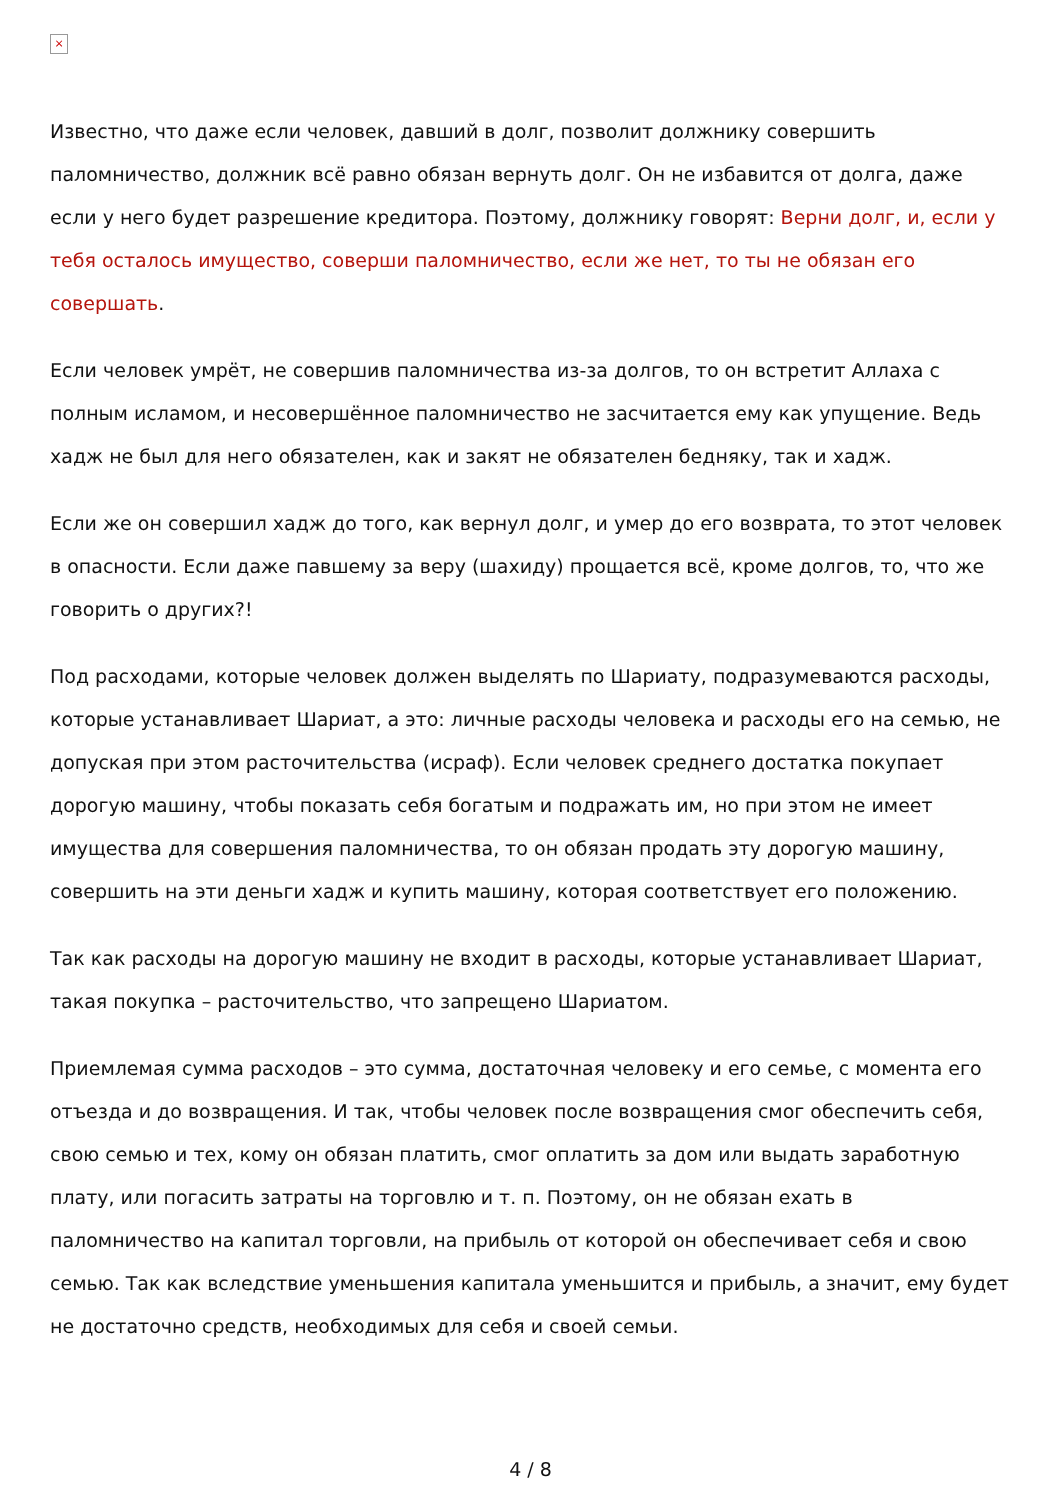×
Известно, что даже если человек, давший в долг, позволит должнику совершить паломничество, должник всё равно обязан вернуть долг. Он не избавится от долга, даже если у него будет разрешение кредитора. Поэтому, должнику говорят: Верни долг, и, если у тебя осталось имущество, соверши паломничество, если же нет, то ты не обязан его совершать.
Если человек умрёт, не совершив паломничества из-за долгов, то он встретит Аллаха с полным исламом, и несовершённое паломничество не засчитается ему как упущение. Ведь хадж не был для него обязателен, как и закят не обязателен бедняку, так и хадж.
Если же он совершил хадж до того, как вернул долг, и умер до его возврата, то этот человек в опасности. Если даже павшему за веру (шахиду) прощается всё, кроме долгов, то, что же говорить о других?!
Под расходами, которые человек должен выделять по Шариату, подразумеваются расходы, которые устанавливает Шариат, а это: личные расходы человека и расходы его на семью, не допуская при этом расточительства (исраф). Если человек среднего достатка покупает дорогую машину, чтобы показать себя богатым и подражать им, но при этом не имеет имущества для совершения паломничества, то он обязан продать эту дорогую машину, совершить на эти деньги хадж и купить машину, которая соответствует его положению.
Так как расходы на дорогую машину не входит в расходы, которые устанавливает Шариат, такая покупка – расточительство, что запрещено Шариатом.
Приемлемая сумма расходов – это сумма, достаточная человеку и его семье, с момента его отъезда и до возвращения. И так, чтобы человек после возвращения смог обеспечить себя, свою семью и тех, кому он обязан платить, смог оплатить за дом или выдать заработную плату, или погасить затраты на торговлю и т. п. Поэтому, он не обязан ехать в паломничество на капитал торговли, на прибыль от которой он обеспечивает себя и свою семью. Так как вследствие уменьшения капитала уменьшится и прибыль, а значит, ему будет не достаточно средств, необходимых для себя и своей семьи.
4 / 8